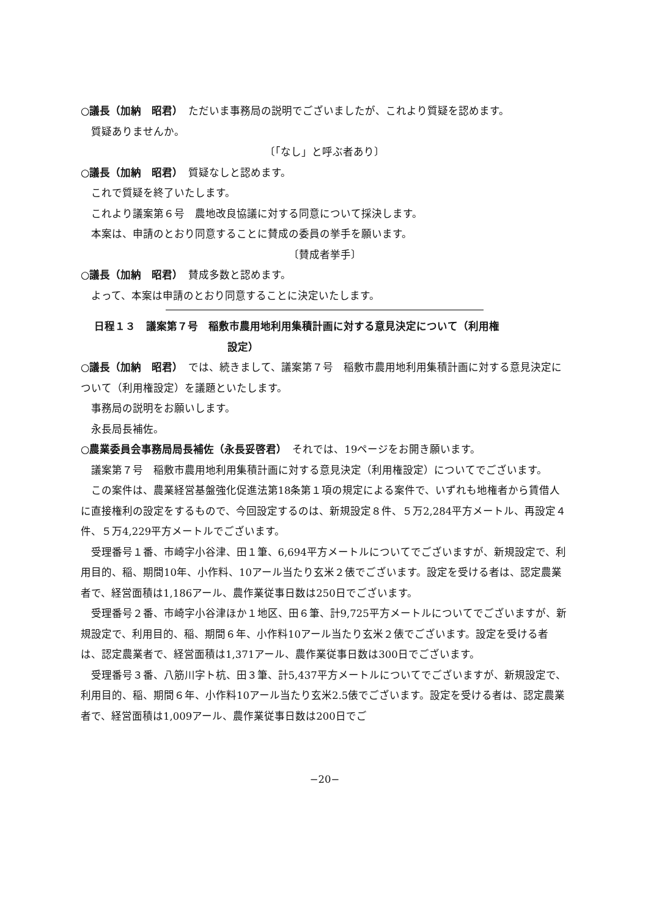○議長（加納　昭君）　ただいま事務局の説明でございましたが、これより質疑を認めます。
質疑ありませんか。
〔「なし」と呼ぶ者あり〕
○議長（加納　昭君）　質疑なしと認めます。
これで質疑を終了いたします。
これより議案第６号　農地改良協議に対する同意について採決します。
本案は、申請のとおり同意することに賛成の委員の挙手を願います。
〔賛成者挙手〕
○議長（加納　昭君）　賛成多数と認めます。
よって、本案は申請のとおり同意することに決定いたします。
日程１３　議案第７号　稲敷市農用地利用集積計画に対する意見決定について（利用権
設定）
○議長（加納　昭君）　では、続きまして、議案第７号　稲敷市農用地利用集積計画に対する意見決定について（利用権設定）を議題といたします。
事務局の説明をお願いします。
永長局長補佐。
○農業委員会事務局局長補佐（永長妥啓君）　それでは、19ページをお開き願います。
議案第７号　稲敷市農用地利用集積計画に対する意見決定（利用権設定）についてでございます。
この案件は、農業経営基盤強化促進法第18条第１項の規定による案件で、いずれも地権者から賃借人に直接権利の設定をするもので、今回設定するのは、新規設定８件、５万2,284平方メートル、再設定４件、５万4,229平方メートルでございます。
受理番号１番、市崎字小谷津、田１筆、6,694平方メートルについてでございますが、新規設定で、利用目的、稲、期間10年、小作料、10アール当たり玄米２俵でございます。設定を受ける者は、認定農業者で、経営面積は1,186アール、農作業従事日数は250日でございます。
受理番号２番、市崎字小谷津ほか１地区、田６筆、計9,725平方メートルについてでございますが、新規設定で、利用目的、稲、期間６年、小作料10アール当たり玄米２俵でございます。設定を受ける者は、認定農業者で、経営面積は1,371アール、農作業従事日数は300日でございます。
受理番号３番、八筋川字ト杭、田３筆、計5,437平方メートルについてでございますが、新規設定で、利用目的、稲、期間６年、小作料10アール当たり玄米2.5俵でございます。設定を受ける者は、認定農業者で、経営面積は1,009アール、農作業従事日数は200日でご
−20−